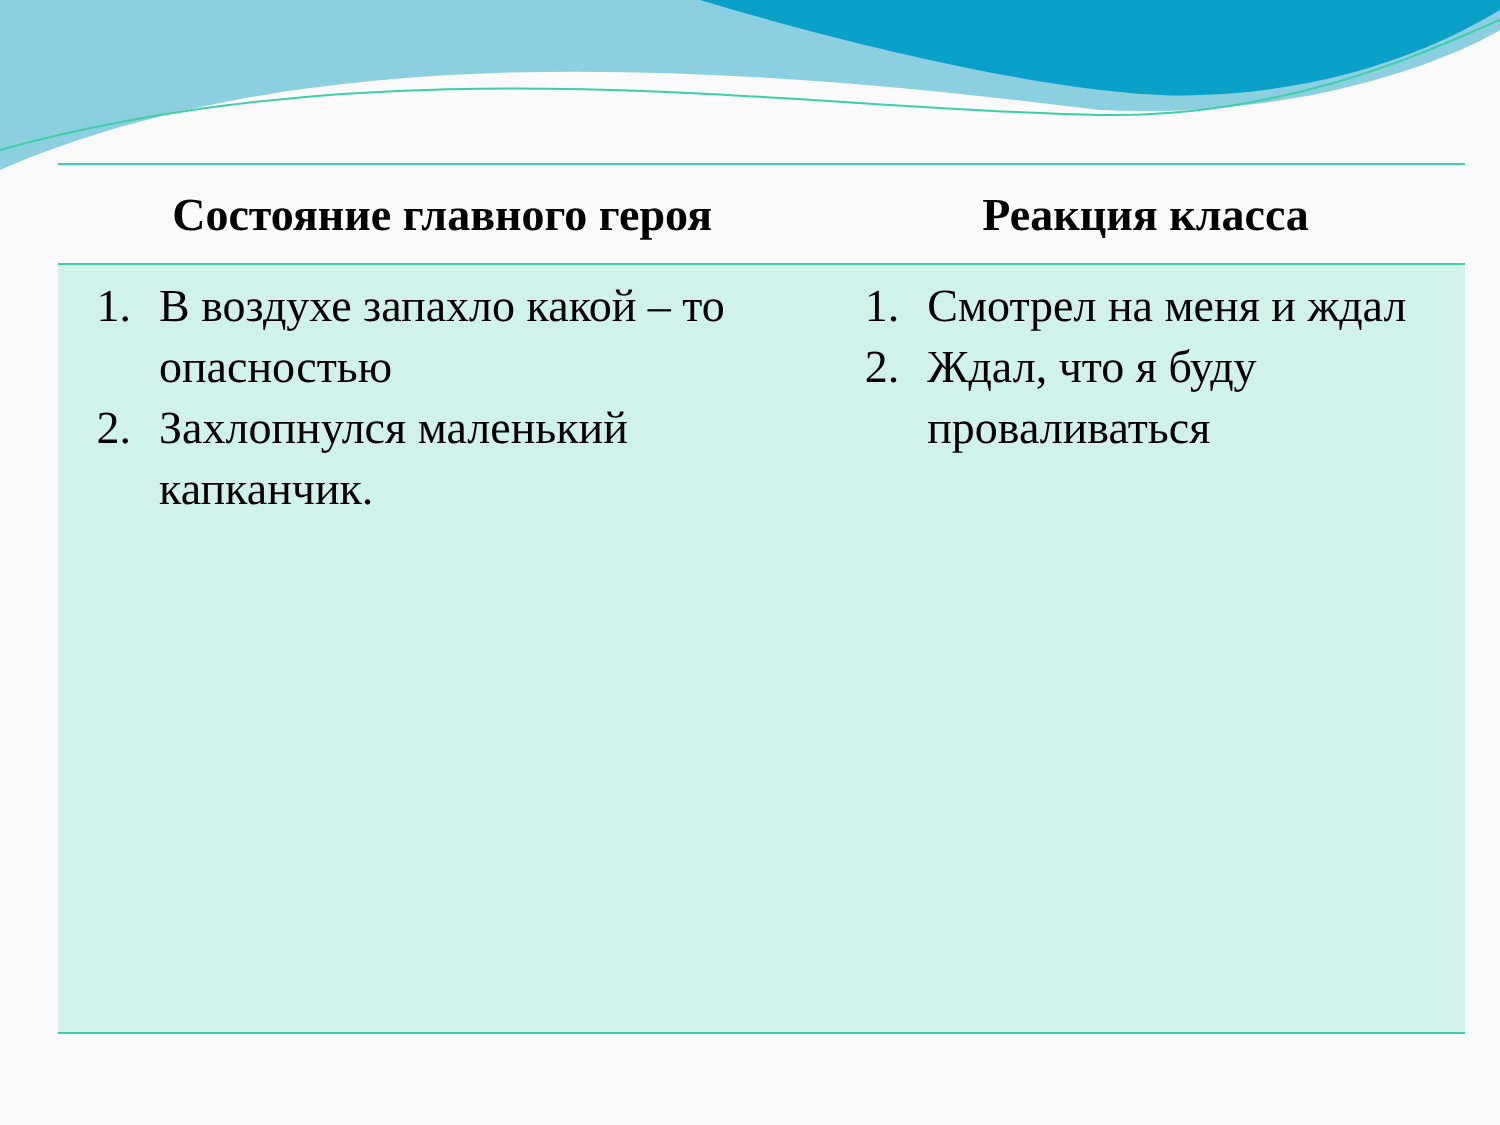| Состояние главного героя | Реакция класса |
| --- | --- |
| 1. В воздухе запахло какой – то опасностью 2. Захлопнулся маленький капканчик. | 1. Смотрел на меня и ждал 2. Ждал, что я буду проваливаться |